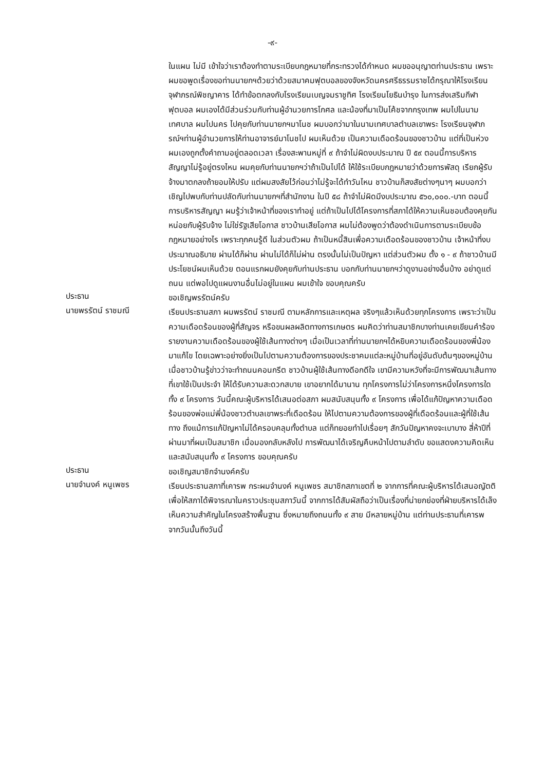-๙-
ในแผน ไม่มี เข้าใจว่าเราต้องทำตามระเบียบกฎหมายที่กระทรวงได้กำหนด ผมขออนุญาตท่านประธาน เพราะผมขอพูดเรื่องขอท่านนายกฯด้วยว่าด้วยสมาคมฟุตบอลของจังหวัดนครศรีธรรมราชได้กรุณาให้โรงเรียนจุฬาภรณ์พิชญาคาร ได้ทำข้อตกลงกับโรงเรียนเบญจมราชูทิศ โรงเรียนโยธินบำรุง ในการส่งเสริมกีฬาฟุตบอล ผมเองได้มีส่วนร่วมกับท่านผู้อำนวยการโกศล และน้องที่มาเป็นโค้ชจากกรุงเทพ ผมไปในนามเทศบาล ผมไปนคร ไปคุยกับท่านนายกฯมาโนช ผมบอกว่ามาในนามเทศบาลตำบลเขาพระ โรงเรียนจุฬาภรณ์ฯท่านผู้อำนวยการให้ท่านอาจารย์มาโนชไป ผมเห็นด้วย เป็นความเดือดร้อนของชาวบ้าน แต่ที่เป็นห่วง ผมเองถูกตั้งคำถามอยู่ตลอดเวลา เรื่องสะพานหมู่ที่ ๙ ถ้าจำไม่ผิดงบประมาณ ปี ๕๙ ตอนนี้การบริหารสัญญาไม่รู้อยู่ตรงไหน ผมคุยกับท่านนายกฯว่าถ้าเป็นไปได้ ให้ใช้ระเบียบกฎหมายว่าด้วยการพัสดุ เรียกผู้รับจ้างมาตกลงถ้ายอมให้ปรับ แต่ผมสงสัยไว้ก่อนว่าไม่รู้จะได้ทำวันไหน ชาวบ้านก็สงสัยต่างๆนาๆ ผมบอกว่าเชิญไปพบกับท่านปลัดกับท่านนายกฯที่สำนักงาน ในปี ๕๘ ถ้าจำไม่ผิดมีงบประมาณ ๕๖๐,๐๐๐.-บาท ตอนนี้การบริหารสัญญา ผมรู้ว่าเจ้าหน้าที่ของเราทำอยู่ แต่ถ้าเป็นไปได้โครงการที่สภาได้ให้ความเห็นชอบต้องคุยกันหน่อยกับผู้รับจ้าง ไม่ใช่รัฐเสียโอกาส ชาวบ้านเสียโอกาส ผมไม่ต้องพูดว่าต้องดำเนินการตามระเบียบข้อกฎหมายอย่างไร เพราะทุกคนรู้ดี ในส่วนตัวผม ถ้าเป็นหนี้สินเพื่อความเดือดร้อนของชาวบ้าน เจ้าหน้าที่งบประมาณอธิบาย ผ่านได้ก็ผ่าน ผ่านไม่ได้ก็ไม่ผ่าน ตรงนั้นไม่เป็นปัญหา แต่ส่วนตัวผม ตั้ง ๑ - ๙ ถ้าชาวบ้านมีประโยชน์ผมเห็นด้วย ตอนแรกผมยังคุยกับท่านประธาน บอกกับท่านนายกฯว่าดูงานอย่างอื่นบ้าง อย่าดูแต่ถนน แต่พอไปดูแผนงานอื่นไม่อยู่ในแผน ผมเข้าใจ ขอบคุณครับ
ประธาน
ขอเชิญพรรัตน์ครับ
นายพรรัตน์ ราชมณี
เรียนประธานสภา ผมพรรัตน์ ราชมณี ตามหลักการและเหตุผล จริงๆแล้วเห็นด้วยทุกโครงการ เพราะว่าเป็นความเดือดร้อนของผู้ที่สัญจร หรือขนผลผลิตทางการเกษตร ผมคิดว่าท่านสมาชิกบางท่านเคยเขียนคำร้องรายงานความเดือดร้อนของผู้ใช้เส้นทางต่างๆ เมื่อเป็นเวลาที่ท่านนายกฯได้หยิบความเดือดร้อนของพี่น้องมาแก้ไข โดยเฉพาะอย่างยิ่งเป็นไปตามความต้องการของประชาคมแต่ละหมู่บ้านที่อยู่อันดับต้นๆของหมู่บ้าน เมื่อชาวบ้านรู้ข่าวว่าจะทำถนนคอนกรีต ชาวบ้านผู้ใช้เส้นทางดีอกดีใจ เขามีความหวังที่จะมีการพัฒนาเส้นทางที่เขาใช้เป็นประจำ ให้ได้รับความสะดวกสบาย เขาอยากได้มานาน ทุกโครงการไม่ว่าโครงการหนึ่งโครงการใดทั้ง ๙ โครงการ วันนี้คณะผู้บริหารได้เสนอต่อสภา ผมสนับสนุนทั้ง ๙ โครงการ เพื่อได้แก้ปัญหาความเดือดร้อนของพ่อแม่พี่น้องชาวตำบลเขาพระที่เดือดร้อน ให้ไปตามความต้องการของผู้ที่เดือดร้อนและผู้ที่ใช้เส้นทาง ถึงแม้การแก้ปัญหาไม่ได้ครอบคลุมทั้งตำบล แต่ก็ทยอยทำไปเรื่อยๆ สักวันปัญหาคงจะเบาบาง สี่ห้าปีที่ผ่านมาที่ผมเป็นสมาชิก เมื่อมองกลับหลังไป การพัฒนาได้เจริญคืบหน้าไปตามลำดับ ขอแสดงความคิดเห็นและสนับสนุนทั้ง ๙ โครงการ ขอบคุณครับ
ประธาน
ขอเชิญสมาชิกจำนงค์ครับ
นายจำนงค์ หนูเพชร
เรียนประธานสภาที่เคารพ กระผมจำนงค์ หนูเพชร สมาชิกสภาเขตที่ ๒ จากการที่คณะผู้บริหารได้เสนอญัตติเพื่อให้สภาได้พิจารณาในคราวประชุมสภาวันนี้ จากการได้สัมผัสถือว่าเป็นเรื่องที่น่ายกย่องที่ฝ่ายบริหารได้เล็งเห็นความสำคัญในโครงสร้างพื้นฐาน ซึ่งหมายถึงถนนทั้ง ๙ สาย มีหลายหมู่บ้าน แต่ท่านประธานที่เคารพ จากวันนั้นถึงวันนี้